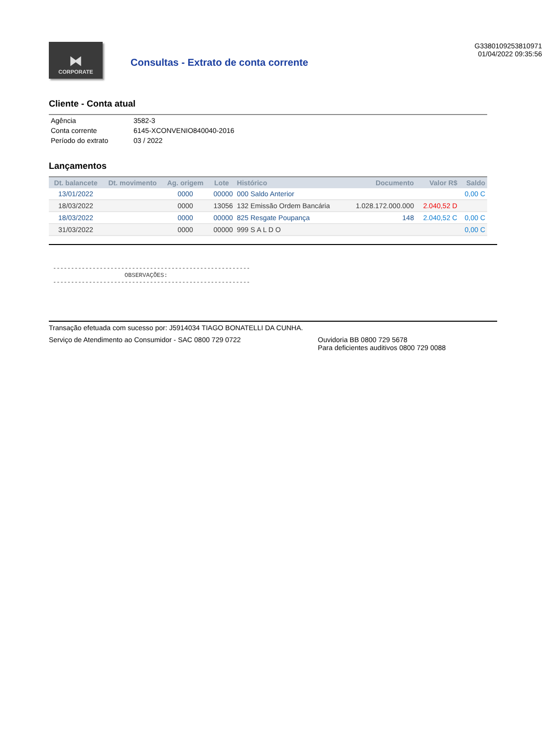⧓
CORPORATE
Consultas - Extrato de conta corrente
G3380109253810971
01/04/2022 09:35:56
Cliente - Conta atual
| Agência | 3582-3 |
| Conta corrente | 6145-XCONVENIO840040-2016 |
| Período do extrato | 03 / 2022 |
Lançamentos
| Dt. balancete | Dt. movimento | Ag. origem | Lote | Histórico | Documento | Valor R$ | Saldo |
| --- | --- | --- | --- | --- | --- | --- | --- |
| 13/01/2022 | | 0000 | 00000 | 000 Saldo Anterior | | | 0,00 C |
| 18/03/2022 | | 0000 | 13056 | 132 Emissão Ordem Bancária | 1.028.172.000.000 | 2.040,52 D | |
| 18/03/2022 | | 0000 | 00000 | 825 Resgate Poupança | 148 | 2.040,52 C | 0,00 C |
| 31/03/2022 | | 0000 | 00000 | 999 S A L D O | | | 0,00 C |
-------------------------------------------------------
                    OBSERVAÇÕES:
-------------------------------------------------------
Transação efetuada com sucesso por: J5914034 TIAGO BONATELLI DA CUNHA.
Serviço de Atendimento ao Consumidor - SAC 0800 729 0722 Ouvidoria BB 0800 729 5678
Para deficientes auditivos 0800 729 0088